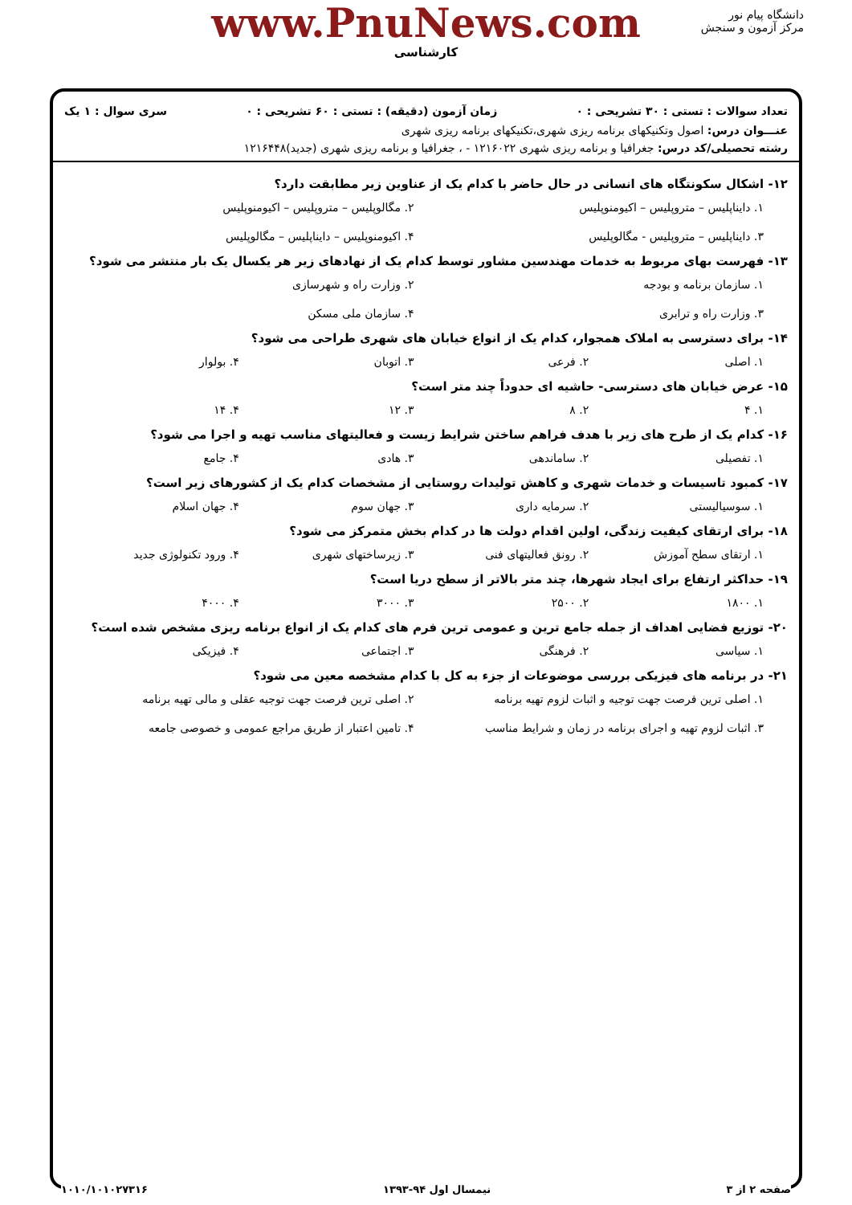دانشگاه پیام نور
مرکز آزمون و سنجش
www.PnuNews.com
کارشناسی
تعداد سوالات : تستی : ۳۰ تشریحی : ۰ زمان آزمون (دقیقه) : تستی : ۶۰ تشریحی : ۰ سری سوال : ۱ یک
عنـــوان درس: اصول وتکنیکهای برنامه ریزی شهری،تکنیکهای برنامه ریزی شهری
رشته تحصیلی/کد درس: جغرافیا و برنامه ریزی شهری ۱۲۱۶۰۲۲ - ، جغرافیا و برنامه ریزی شهری (جدید)۱۲۱۶۴۴۸
۱۲- اشکال سکونتگاه های انسانی در حال حاضر با کدام یک از عناوین زیر مطابقت دارد؟
۱. دایناپلیس – متروپلیس – اکیومنوپلیس ۲. مگالوپلیس – متروپلیس – اکیومنوپلیس ۳. دایناپلیس – متروپلیس - مگالوپلیس ۴. اکیومنوپلیس – دایناپلیس – مگالوپلیس
۱۳- فهرست بهای مربوط به خدمات مهندسین مشاور توسط کدام یک از نهادهای زیر هر یکسال یک بار منتشر می شود؟
۱. سازمان برنامه و بودجه ۲. وزارت راه و شهرسازی ۳. وزارت راه و ترابری ۴. سازمان ملی مسکن
۱۴- برای دسترسی به املاک همجوار، کدام یک از انواع خیابان های شهری طراحی می شود؟
۱. اصلی ۲. فرعی ۳. اتوبان ۴. بولوار
۱۵- عرض خیابان های دسترسی- حاشیه ای حدوداً چند متر است؟
۱. ۴ ۲. ۸ ۳. ۱۲ ۴. ۱۴
۱۶- کدام یک از طرح های زیر با هدف فراهم ساختن شرایط زیست و فعالیتهای مناسب تهیه و اجرا می شود؟
۱. تفصیلی ۲. ساماندهی ۳. هادی ۴. جامع
۱۷- کمبود تاسیسات و خدمات شهری و کاهش تولیدات روستایی از مشخصات کدام یک از کشورهای زیر است؟
۱. سوسیالیستی ۲. سرمایه داری ۳. جهان سوم ۴. جهان اسلام
۱۸- برای ارتقای کیفیت زندگی، اولین اقدام دولت ها در کدام بخش متمرکز می شود؟
۱. ارتقای سطح آموزش ۲. رونق فعالیتهای فنی ۳. زیرساختهای شهری ۴. ورود تکنولوژی جدید
۱۹- حداکثر ارتفاع برای ایجاد شهرها، چند متر بالاتر از سطح دریا است؟
۱. ۱۸۰۰ ۲. ۲۵۰۰ ۳. ۳۰۰۰ ۴. ۴۰۰۰
۲۰- توزیع فضایی اهداف از جمله جامع ترین و عمومی ترین فرم های کدام یک از انواع برنامه ریزی مشخص شده است؟
۱. سیاسی ۲. فرهنگی ۳. اجتماعی ۴. فیزیکی
۲۱- در برنامه های فیزیکی بررسی موضوعات از جزء به کل با کدام مشخصه معین می شود؟
۱. اصلی ترین فرصت جهت توجیه و اثبات لزوم تهیه برنامه ۲. اصلی ترین فرصت جهت توجیه عقلی و مالی تهیه برنامه ۳. اثبات لزوم تهیه و اجرای برنامه در زمان و شرایط مناسب ۴. تامین اعتبار از طریق مراجع عمومی و خصوصی جامعه
صفحه ۲ از ۳ نیمسال اول ۹۴-۱۳۹۳ ۱۰۱۰/۱۰۱۰۲۷۳۱۶